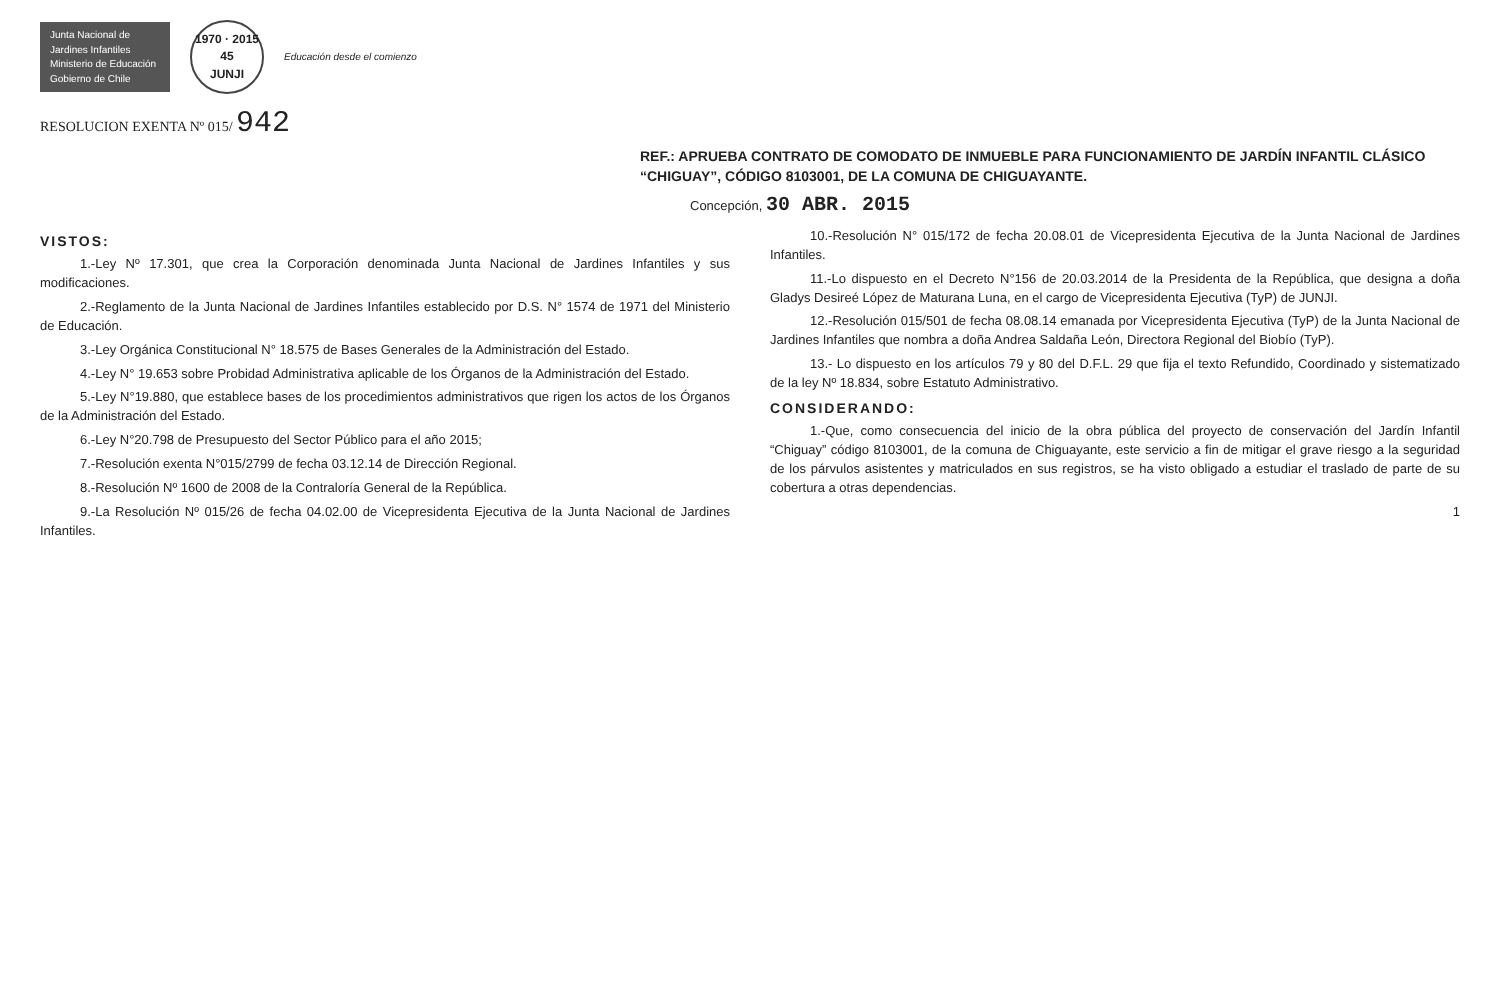Junta Nacional de Jardines Infantiles
Ministerio de Educación
Gobierno de Chile
1970 · 2015
45
JUNJI
Educación desde el comienzo
RESOLUCION EXENTA Nº 015/ 942
REF.: APRUEBA CONTRATO DE COMODATO DE INMUEBLE PARA FUNCIONAMIENTO DE JARDÍN INFANTIL CLÁSICO “CHIGUAY”, CÓDIGO 8103001, DE LA COMUNA DE CHIGUAYANTE.
Concepción, 30 ABR. 2015
VISTOS:
1.-Ley Nº 17.301, que crea la Corporación denominada Junta Nacional de Jardines Infantiles y sus modificaciones.
2.-Reglamento de la Junta Nacional de Jardines Infantiles establecido por D.S. N° 1574 de 1971 del Ministerio de Educación.
3.-Ley Orgánica Constitucional N° 18.575 de Bases Generales de la Administración del Estado.
4.-Ley N° 19.653 sobre Probidad Administrativa aplicable de los Órganos de la Administración del Estado.
5.-Ley N°19.880, que establece bases de los procedimientos administrativos que rigen los actos de los Órganos de la Administración del Estado.
6.-Ley N°20.798 de Presupuesto del Sector Público para el año 2015;
7.-Resolución exenta N°015/2799 de fecha 03.12.14 de Dirección Regional.
8.-Resolución Nº 1600 de 2008 de la Contraloría General de la República.
9.-La Resolución Nº 015/26 de fecha 04.02.00 de Vicepresidenta Ejecutiva de la Junta Nacional de Jardines Infantiles.
10.-Resolución N° 015/172 de fecha 20.08.01 de Vicepresidenta Ejecutiva de la Junta Nacional de Jardines Infantiles.
11.-Lo dispuesto en el Decreto N°156 de 20.03.2014 de la Presidenta de la República, que designa a doña Gladys Desireé López de Maturana Luna, en el cargo de Vicepresidenta Ejecutiva (TyP) de JUNJI.
12.-Resolución 015/501 de fecha 08.08.14 emanada por Vicepresidenta Ejecutiva (TyP) de la Junta Nacional de Jardines Infantiles que nombra a doña Andrea Saldaña León, Directora Regional del Biobío (TyP).
13.- Lo dispuesto en los artículos 79 y 80 del D.F.L. 29 que fija el texto Refundido, Coordinado y sistematizado de la ley Nº 18.834, sobre Estatuto Administrativo.
CONSIDERANDO:
1.-Que, como consecuencia del inicio de la obra pública del proyecto de conservación del Jardín Infantil “Chiguay” código 8103001, de la comuna de Chiguayante, este servicio a fin de mitigar el grave riesgo a la seguridad de los párvulos asistentes y matriculados en sus registros, se ha visto obligado a estudiar el traslado de parte de su cobertura a otras dependencias.
1